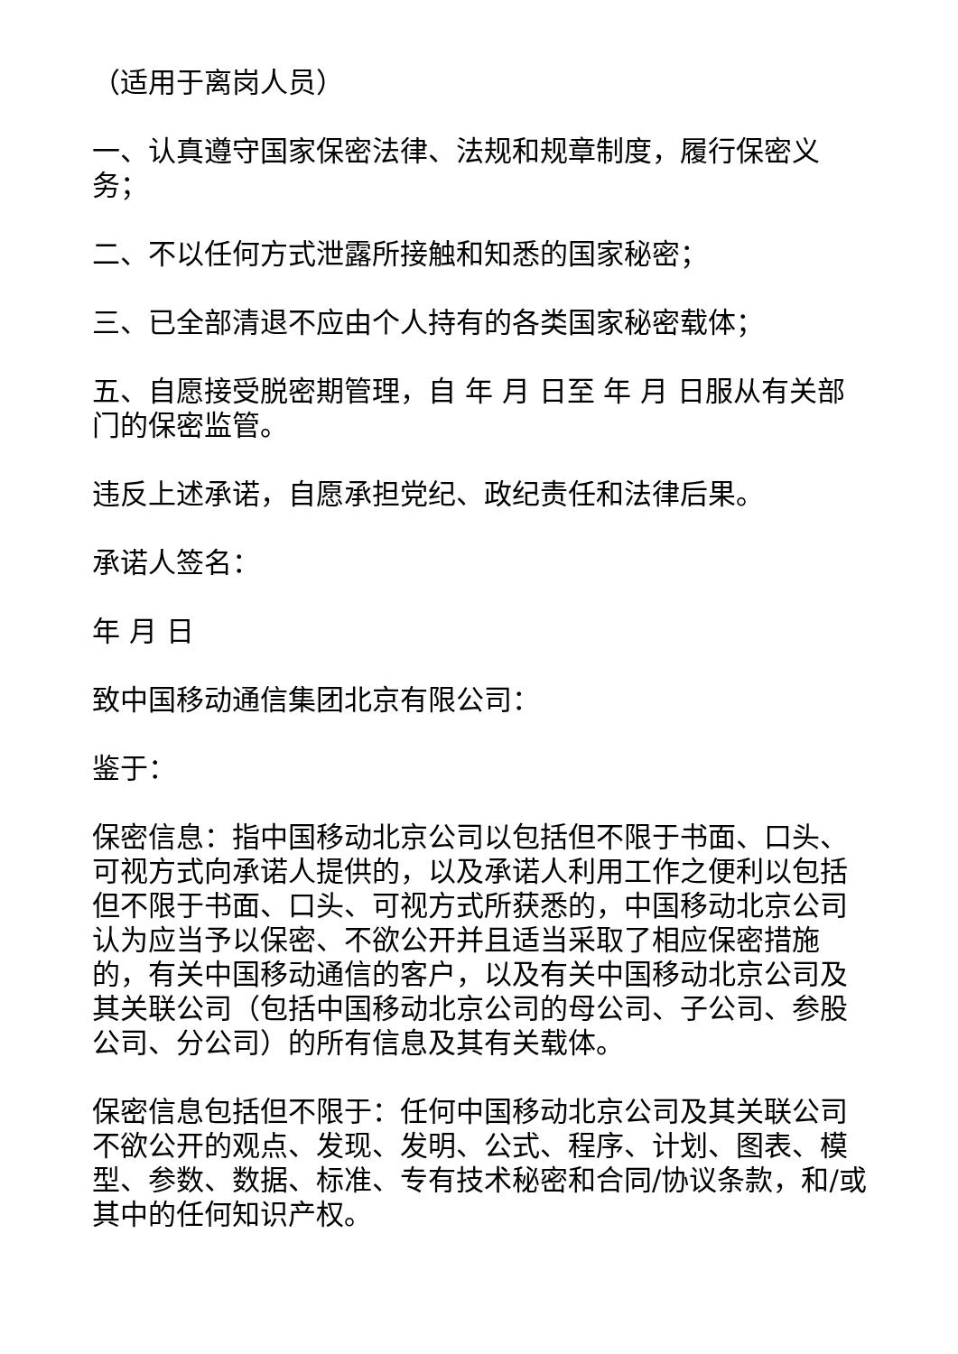（适用于离岗人员）
一、认真遵守国家保密法律、法规和规章制度，履行保密义务；
二、不以任何方式泄露所接触和知悉的国家秘密；
三、已全部清退不应由个人持有的各类国家秘密载体；
五、自愿接受脱密期管理，自 年 月 日至 年 月 日服从有关部门的保密监管。
违反上述承诺，自愿承担党纪、政纪责任和法律后果。
承诺人签名：
年 月 日
致中国移动通信集团北京有限公司：
鉴于：
保密信息：指中国移动北京公司以包括但不限于书面、口头、可视方式向承诺人提供的，以及承诺人利用工作之便利以包括但不限于书面、口头、可视方式所获悉的，中国移动北京公司认为应当予以保密、不欲公开并且适当采取了相应保密措施的，有关中国移动通信的客户，以及有关中国移动北京公司及其关联公司（包括中国移动北京公司的母公司、子公司、参股公司、分公司）的所有信息及其有关载体。
保密信息包括但不限于：任何中国移动北京公司及其关联公司不欲公开的观点、发现、发明、公式、程序、计划、图表、模型、参数、数据、标准、专有技术秘密和合同/协议条款，和/或其中的任何知识产权。